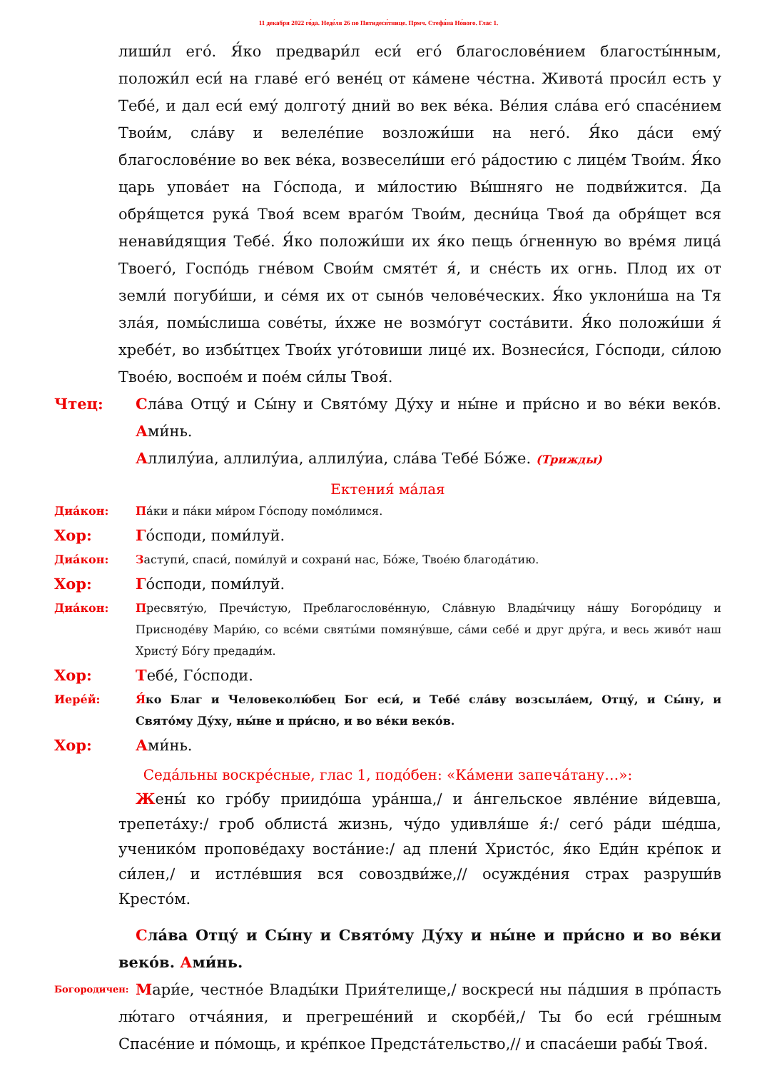11 декабря 2022 го́да. Неде́ля 26 по Пятидеся́тнице. Прмч. Стефа́на Но́вого. Глас 1.
лиши́л его́. Я́ко предвари́л еси́ его́ благослове́нием благосты́нным, положи́л еси́ на главе́ его́ вене́ц от ка́мене че́стна. Живота́ проси́л есть у Тебе́, и дал еси́ ему́ долготу́ дний во век ве́ка. Ве́лия сла́ва его́ спасе́нием Твои́м, сла́ву и велеле́пие возложи́ши на него́. Я́ко да́си ему́ благослове́ние во век ве́ка, возвесели́ши его́ ра́достию с лице́м Твои́м. Я́ко царь упова́ет на Го́спода, и ми́лостию Вы́шняго не подви́жится. Да обря́щется рука́ Твоя́ всем враго́м Твои́м, десни́ца Твоя́ да обря́щет вся ненави́дящия Тебе́. Я́ко положи́ши их я́ко пещь о́гненную во вре́мя лица́ Твоего́, Госпо́дь гне́вом Свои́м смяте́т я́, и сне́сть их огнь. Плод их от земли́ погуби́ши, и се́мя их от сыно́в челове́ческих. Я́ко уклони́ша на Тя зла́я, помы́слиша сове́ты, и́хже не возмо́гут соста́вити. Я́ко положи́ши я́ хребе́т, во избы́тцех Твои́х уго́товиши лице́ их. Вознеси́ся, Го́споди, си́лою Твое́ю, воспое́м и пое́м си́лы Твоя́.
Чтец: Сла́ва Отцу́ и Сы́ну и Свято́му Ду́ху и ны́не и при́сно и во ве́ки веко́в. Ами́нь.
Аллилу́иа, аллилу́иа, аллилу́иа, сла́ва Тебе́ Бо́же. (Трижды)
Ектения́ ма́лая
Диа́кон: Па́ки и па́ки ми́ром Го́споду помо́лимся.
Хор: Го́споди, поми́луй.
Диа́кон: Заступи́, спаси́, поми́луй и сохрани́ нас, Бо́же, Твое́ю благода́тию.
Хор: Го́споди, поми́луй.
Диа́кон: Пресвяту́ю, Пречи́стую, Преблагослове́нную, Сла́вную Влады́чицу на́шу Богоро́дицу и Присноде́ву Мари́ю, со все́ми святы́ми помяну́вше, са́ми себе́ и друг дру́га, и весь живо́т наш Христу́ Бо́гу предади́м.
Хор: Тебе́, Го́споди.
Иере́й: Я́ко Благ и Человеколю́бец Бог еси́, и Тебе́ сла́ву возсыла́ем, Отцу́, и Сы́ну, и Свято́му Ду́ху, ны́не и при́сно, и во ве́ки веко́в.
Хор: Ами́нь.
Седа́льны воскре́сные, глас 1, подо́бен: «Ка́мени запеча́тану…»:
Жены́ ко гро́бу приидо́ша ура́нша,/ и а́нгельское явле́ние ви́девша, трепета́ху:/ гроб облиста́ жизнь, чу́до удивля́ше я́:/ сего́ ра́ди ше́дша, ученико́м пропове́даху воста́ние:/ ад плени́ Христо́с, я́ко Еди́н кре́пок и си́лен,/ и истле́вшия вся совоздви́же,// осужде́ния страх разруши́в Кресто́м.
Сла́ва Отцу́ и Сы́ну и Свято́му Ду́ху и ны́не и при́сно и во ве́ки веко́в. Ами́нь.
Богородичен:
Мари́е, честно́е Влады́ки Прия́телище,/ воскреси́ ны па́дшия в про́пасть лю́таго отча́яния, и прегреше́ний и скорбе́й,/ Ты бо еси́ гре́шным Спасе́ние и по́мощь, и кре́пкое Предста́тельство,// и спаса́еши рабы́ Твоя́.